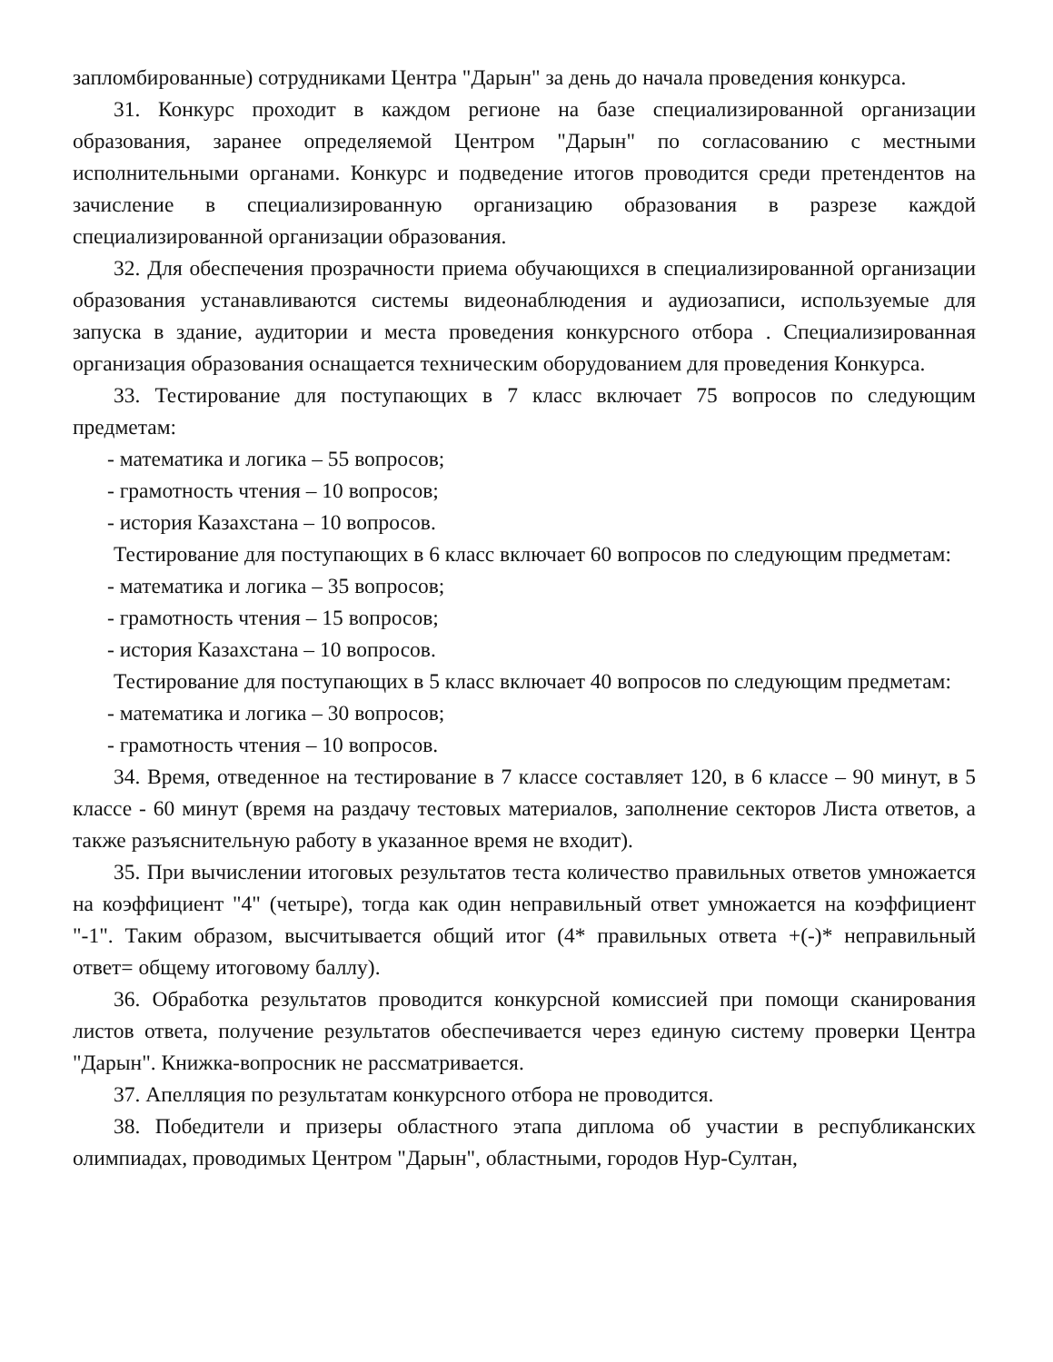запломбированные) сотрудниками Центра "Дарын" за день до начала проведения конкурса.
31. Конкурс проходит в каждом регионе на базе специализированной организации образования, заранее определяемой Центром "Дарын" по согласованию с местными исполнительными органами. Конкурс и подведение итогов проводится среди претендентов на зачисление в специализированную организацию образования в разрезе каждой специализированной организации образования.
32. Для обеспечения прозрачности приема обучающихся в специализированной организации образования устанавливаются системы видеонаблюдения и аудиозаписи, используемые для запуска в здание, аудитории и места проведения конкурсного отбора . Специализированная организация образования оснащается техническим оборудованием для проведения Конкурса.
33. Тестирование для поступающих в 7 класс включает 75 вопросов по следующим предметам:
- математика и логика – 55 вопросов;
- грамотность чтения – 10 вопросов;
- история Казахстана – 10 вопросов.
Тестирование для поступающих в 6 класс включает 60 вопросов по следующим предметам:
- математика и логика – 35 вопросов;
- грамотность чтения – 15 вопросов;
- история Казахстана – 10 вопросов.
Тестирование для поступающих в 5 класс включает 40 вопросов по следующим предметам:
- математика и логика – 30 вопросов;
- грамотность чтения – 10 вопросов.
34. Время, отведенное на тестирование в 7 классе составляет 120, в 6 классе – 90 минут, в 5 классе - 60 минут (время на раздачу тестовых материалов, заполнение секторов Листа ответов, а также разъяснительную работу в указанное время не входит).
35. При вычислении итоговых результатов теста количество правильных ответов умножается на коэффициент "4" (четыре), тогда как один неправильный ответ умножается на коэффициент "-1". Таким образом, высчитывается общий итог (4* правильных ответа +(-)* неправильный ответ= общему итоговому баллу).
36. Обработка результатов проводится конкурсной комиссией при помощи сканирования листов ответа, получение результатов обеспечивается через единую систему проверки Центра "Дарын". Книжка-вопросник не рассматривается.
37. Апелляция по результатам конкурсного отбора не проводится.
38. Победители и призеры областного этапа диплома об участии в республиканских олимпиадах, проводимых Центром "Дарын", областными, городов Нур-Султан,